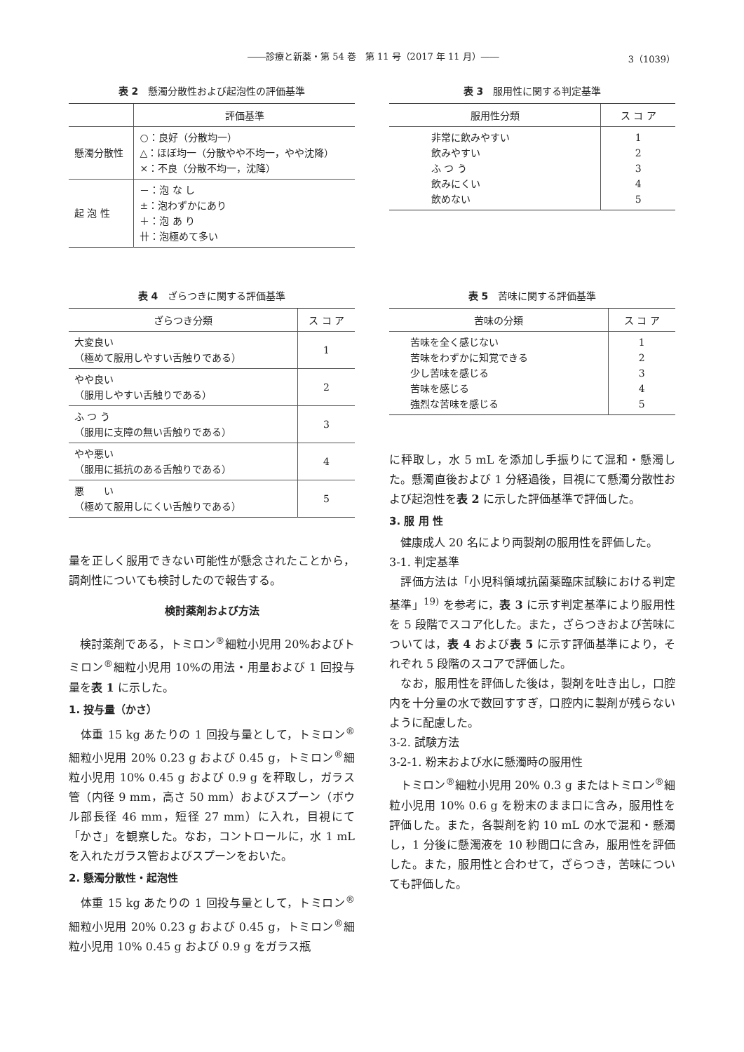――診療と新薬・第 54 巻　第 11 号（2017 年 11 月）―― 3（1039）
表 2　懸濁分散性および起泡性の評価基準
| | 評価基準 |
| --- | --- |
| 懸濁分散性 | ○：良好（分散均一） △：ほぼ均一（分散やや不均一，やや沈降） ×：不良（分散不均一，沈降） |
| 起 泡 性 | －：泡 な し ±：泡わずかにあり ＋：泡 あ り 卄：泡極めて多い |
表 3　服用性に関する判定基準
| 服用性分類 | ス コ ア |
| --- | --- |
| 非常に飲みやすい 飲みやすい ふ つ う 飲みにくい 飲めない | 1 2 3 4 5 |
表 4　ざらつきに関する評価基準
| ざらつき分類 | ス コ ア |
| --- | --- |
| 大変良い （極めて服用しやすい舌触りである） | 1 |
| やや良い （服用しやすい舌触りである） | 2 |
| ふ つ う （服用に支障の無い舌触りである） | 3 |
| やや悪い （服用に抵抗のある舌触りである） | 4 |
| 悪 い （極めて服用しにくい舌触りである） | 5 |
量を正しく服用できない可能性が懸念されたことから，調剤性についても検討したので報告する。
検討薬剤および方法
　検討薬剤である，トミロン<sup>®</sup>細粒小児用 20%およびトミロン<sup>®</sup>細粒小児用 10%の用法・用量および 1 回投与量を表 1 に示した。
1. 投与量（かさ）
　体重 15 kg あたりの 1 回投与量として，トミロン<sup>®</sup>細粒小児用 20% 0.23 g および 0.45 g，トミロン<sup>®</sup>細粒小児用 10% 0.45 g および 0.9 g を秤取し，ガラス管（内径 9 mm，高さ 50 mm）およびスプーン（ボウル部長径 46 mm，短径 27 mm）に入れ，目視にて「かさ」を観察した。なお，コントロールに，水 1 mL を入れたガラス管およびスプーンをおいた。
2. 懸濁分散性・起泡性
　体重 15 kg あたりの 1 回投与量として，トミロン<sup>®</sup>細粒小児用 20% 0.23 g および 0.45 g，トミロン<sup>®</sup>細粒小児用 10% 0.45 g および 0.9 g をガラス瓶
表 5　苦味に関する評価基準
| 苦味の分類 | ス コ ア |
| --- | --- |
| 苦味を全く感じない 苦味をわずかに知覚できる 少し苦味を感じる 苦味を感じる 強烈な苦味を感じる | 1 2 3 4 5 |
に秤取し，水 5 mL を添加し手振りにて混和・懸濁した。懸濁直後および 1 分経過後，目視にて懸濁分散性および起泡性を表 2 に示した評価基準で評価した。
3. 服 用 性
　健康成人 20 名により両製剤の服用性を評価した。
3-1. 判定基準
　評価方法は「小児科領域抗菌薬臨床試験における判定基準」<sup>19)</sup> を参考に，表 3 に示す判定基準により服用性を 5 段階でスコア化した。また，ざらつきおよび苦味については，表 4 および表 5 に示す評価基準により，それぞれ 5 段階のスコアで評価した。
　なお，服用性を評価した後は，製剤を吐き出し，口腔内を十分量の水で数回すすぎ，口腔内に製剤が残らないように配慮した。
3-2. 試験方法
3-2-1. 粉末および水に懸濁時の服用性
　トミロン<sup>®</sup>細粒小児用 20% 0.3 g またはトミロン<sup>®</sup>細粒小児用 10% 0.6 g を粉末のまま口に含み，服用性を評価した。また，各製剤を約 10 mL の水で混和・懸濁し，1 分後に懸濁液を 10 秒間口に含み，服用性を評価した。また，服用性と合わせて，ざらつき，苦味についても評価した。